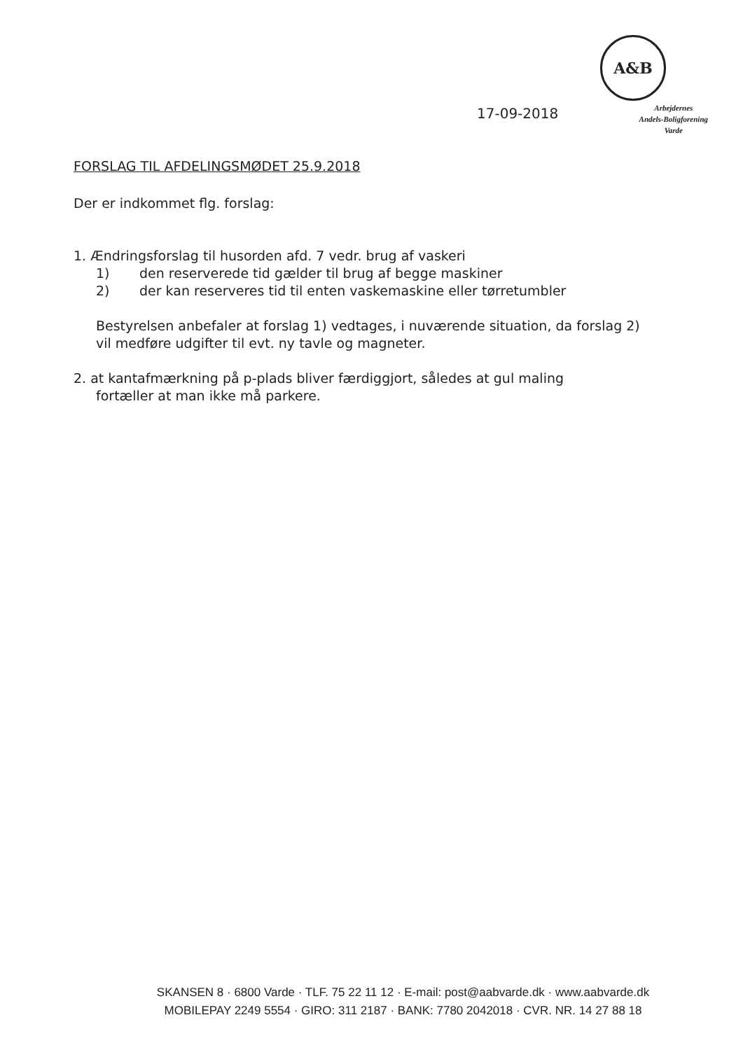A&B
17-09-2018
Arbejdernes
Andels-Boligforening
Varde
FORSLAG TIL AFDELINGSMØDET 25.9.2018
Der er indkommet flg. forslag:
1. Ændringsforslag til husorden afd. 7 vedr. brug af vaskeri
1) den reserverede tid gælder til brug af begge maskiner
2) der kan reserveres tid til enten vaskemaskine eller tørretumbler
Bestyrelsen anbefaler at forslag 1) vedtages, i nuværende situation, da forslag 2) vil medføre udgifter til evt. ny tavle og magneter.
2. at kantafmærkning på p-plads bliver færdiggjort, således at gul maling
fortæller at man ikke må parkere.
SKANSEN 8 · 6800 Varde · TLF. 75 22 11 12 · E-mail: post@aabvarde.dk · www.aabvarde.dk
MOBILEPAY 2249 5554 · GIRO: 311 2187 · BANK: 7780 2042018 · CVR. NR. 14 27 88 18